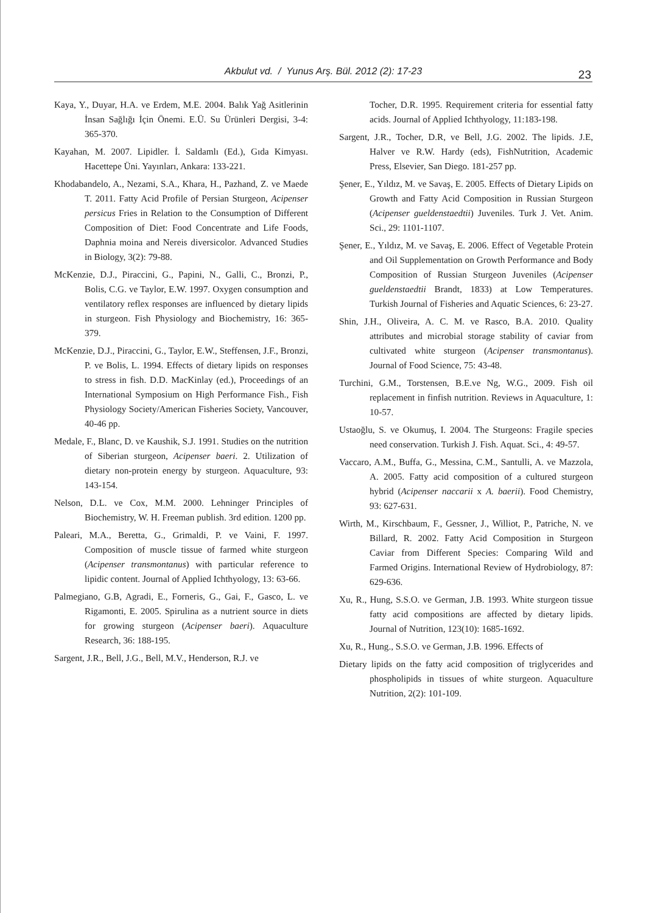Akbulut vd. / Yunus Arş. Bül. 2012 (2): 17-23 23
Kaya, Y., Duyar, H.A. ve Erdem, M.E. 2004. Balık Yağ Asitlerinin İnsan Sağlığı İçin Önemi. E.Ü. Su Ürünleri Dergisi, 3-4: 365-370.
Kayahan, M. 2007. Lipidler. İ. Saldamlı (Ed.), Gıda Kimyası. Hacettepe Üni. Yayınları, Ankara: 133-221.
Khodabandelo, A., Nezami, S.A., Khara, H., Pazhand, Z. ve Maede T. 2011. Fatty Acid Profile of Persian Sturgeon, Acipenser persicus Fries in Relation to the Consumption of Different Composition of Diet: Food Concentrate and Life Foods, Daphnia moina and Nereis diversicolor. Advanced Studies in Biology, 3(2): 79-88.
McKenzie, D.J., Piraccini, G., Papini, N., Galli, C., Bronzi, P., Bolis, C.G. ve Taylor, E.W. 1997. Oxygen consumption and ventilatory reflex responses are influenced by dietary lipids in sturgeon. Fish Physiology and Biochemistry, 16: 365-379.
McKenzie, D.J., Piraccini, G., Taylor, E.W., Steffensen, J.F., Bronzi, P. ve Bolis, L. 1994. Effects of dietary lipids on responses to stress in fish. D.D. MacKinlay (ed.), Proceedings of an International Symposium on High Performance Fish., Fish Physiology Society/American Fisheries Society, Vancouver, 40-46 pp.
Medale, F., Blanc, D. ve Kaushik, S.J. 1991. Studies on the nutrition of Siberian sturgeon, Acipenser baeri. 2. Utilization of dietary non-protein energy by sturgeon. Aquaculture, 93: 143-154.
Nelson, D.L. ve Cox, M.M. 2000. Lehninger Principles of Biochemistry, W. H. Freeman publish. 3rd edition. 1200 pp.
Paleari, M.A., Beretta, G., Grimaldi, P. ve Vaini, F. 1997. Composition of muscle tissue of farmed white sturgeon (Acipenser transmontanus) with particular reference to lipidic content. Journal of Applied Ichthyology, 13: 63-66.
Palmegiano, G.B, Agradi, E., Forneris, G., Gai, F., Gasco, L. ve Rigamonti, E. 2005. Spirulina as a nutrient source in diets for growing sturgeon (Acipenser baeri). Aquaculture Research, 36: 188-195.
Sargent, J.R., Bell, J.G., Bell, M.V., Henderson, R.J. ve
Tocher, D.R. 1995. Requirement criteria for essential fatty acids. Journal of Applied Ichthyology, 11:183-198.
Sargent, J.R., Tocher, D.R, ve Bell, J.G. 2002. The lipids. J.E, Halver ve R.W. Hardy (eds), FishNutrition, Academic Press, Elsevier, San Diego. 181-257 pp.
Şener, E., Yıldız, M. ve Savaş, E. 2005. Effects of Dietary Lipids on Growth and Fatty Acid Composition in Russian Sturgeon (Acipenser gueldenstaedtii) Juveniles. Turk J. Vet. Anim. Sci., 29: 1101-1107.
Şener, E., Yıldız, M. ve Savaş, E. 2006. Effect of Vegetable Protein and Oil Supplementation on Growth Performance and Body Composition of Russian Sturgeon Juveniles (Acipenser gueldenstaedtii Brandt, 1833) at Low Temperatures. Turkish Journal of Fisheries and Aquatic Sciences, 6: 23-27.
Shin, J.H., Oliveira, A. C. M. ve Rasco, B.A. 2010. Quality attributes and microbial storage stability of caviar from cultivated white sturgeon (Acipenser transmontanus). Journal of Food Science, 75: 43-48.
Turchini, G.M., Torstensen, B.E.ve Ng, W.G., 2009. Fish oil replacement in finfish nutrition. Reviews in Aquaculture, 1: 10-57.
Ustaoğlu, S. ve Okumuş, I. 2004. The Sturgeons: Fragile species need conservation. Turkish J. Fish. Aquat. Sci., 4: 49-57.
Vaccaro, A.M., Buffa, G., Messina, C.M., Santulli, A. ve Mazzola, A. 2005. Fatty acid composition of a cultured sturgeon hybrid (Acipenser naccarii x A. baerii). Food Chemistry, 93: 627-631.
Wirth, M., Kirschbaum, F., Gessner, J., Williot, P., Patriche, N. ve Billard, R. 2002. Fatty Acid Composition in Sturgeon Caviar from Different Species: Comparing Wild and Farmed Origins. International Review of Hydrobiology, 87: 629-636.
Xu, R., Hung, S.S.O. ve German, J.B. 1993. White sturgeon tissue fatty acid compositions are affected by dietary lipids. Journal of Nutrition, 123(10): 1685-1692.
Xu, R., Hung., S.S.O. ve German, J.B. 1996. Effects of
Dietary lipids on the fatty acid composition of triglycerides and phospholipids in tissues of white sturgeon. Aquaculture Nutrition, 2(2): 101-109.